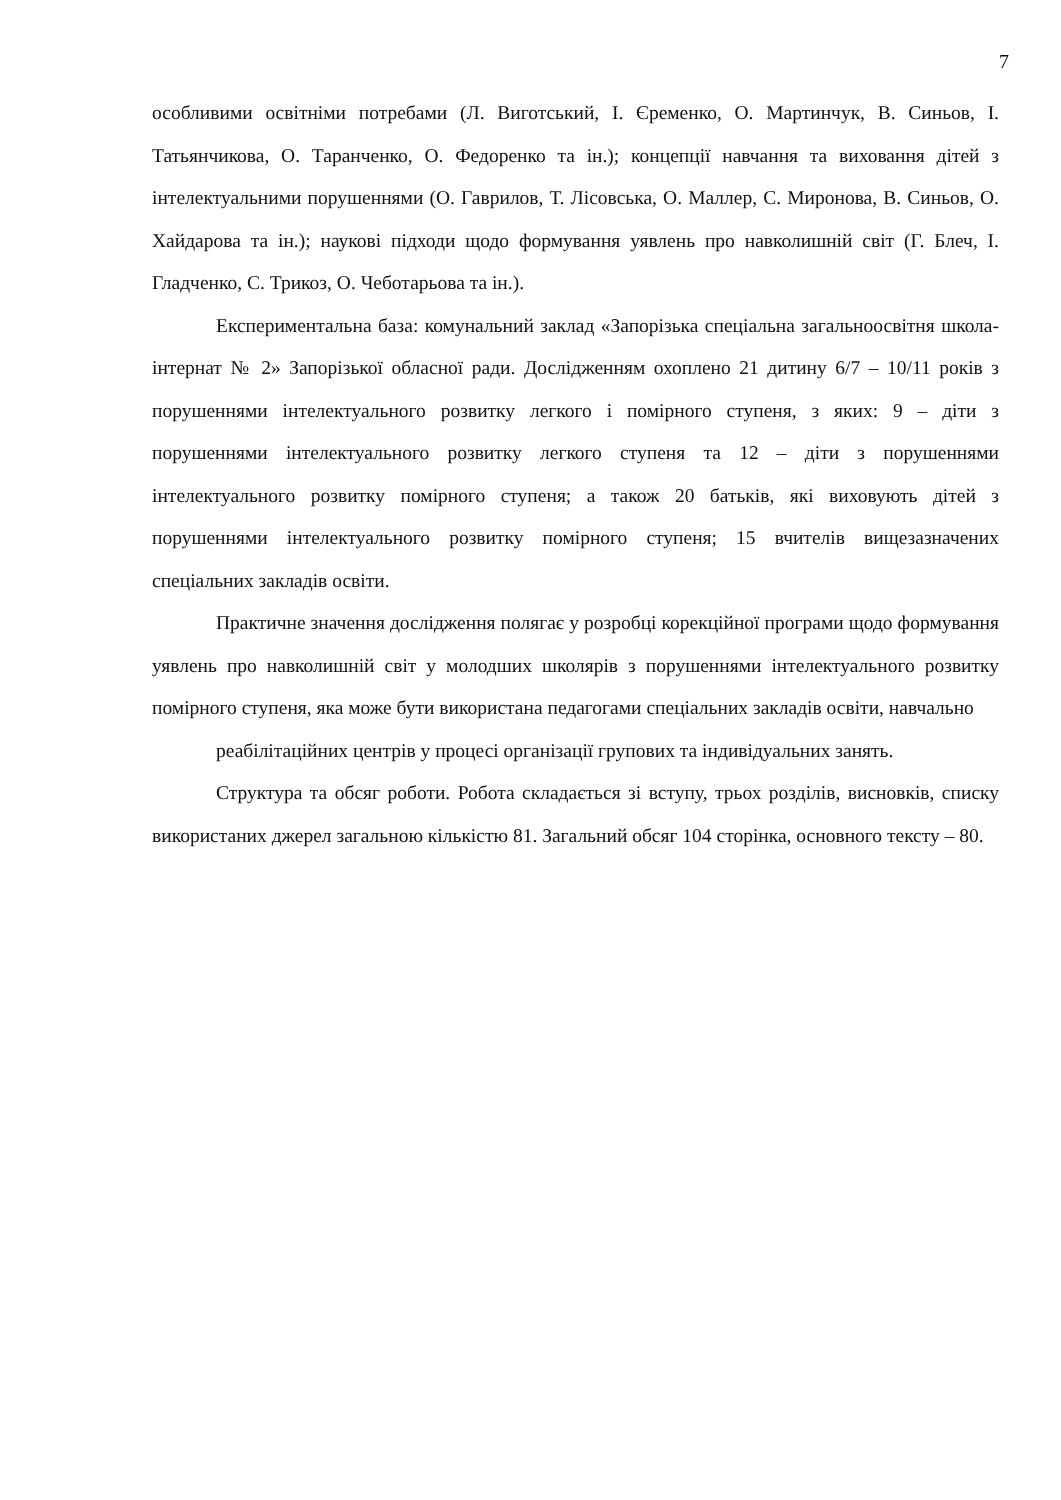7
особливими освітніми потребами (Л. Виготський, І. Єременко, О. Мартинчук, В. Синьов, І. Татьянчикова, О. Таранченко, О. Федоренко та ін.); концепції навчання та виховання дітей з інтелектуальними порушеннями (О. Гаврилов, Т. Лісовська, О. Маллер, С. Миронова, В. Синьов, О. Хайдарова та ін.); наукові підходи щодо формування уявлень про навколишній світ (Г. Блеч, І. Гладченко, С. Трикоз, О. Чеботарьова та ін.).
Експериментальна база: комунальний заклад «Запорізька спеціальна загальноосвітня школа-інтернат № 2» Запорізької обласної ради. Дослідженням охоплено 21 дитину 6/7 – 10/11 років з порушеннями інтелектуального розвитку легкого і помірного ступеня, з яких: 9 – діти з порушеннями інтелектуального розвитку легкого ступеня та 12 – діти з порушеннями інтелектуального розвитку помірного ступеня; а також 20 батьків, які виховують дітей з порушеннями інтелектуального розвитку помірного ступеня; 15 вчителів вищезазначених спеціальних закладів освіти.
Практичне значення дослідження полягає у розробці корекційної програми щодо формування уявлень про навколишній світ у молодших школярів з порушеннями інтелектуального розвитку помірного ступеня, яка може бути використана педагогами спеціальних закладів освіти, навчально
реабілітаційних центрів у процесі організації групових та індивідуальних занять.
Структура та обсяг роботи. Робота складається зі вступу, трьох розділів, висновків, списку використаних джерел загальною кількістю 81. Загальний обсяг 104 сторінка, основного тексту – 80.